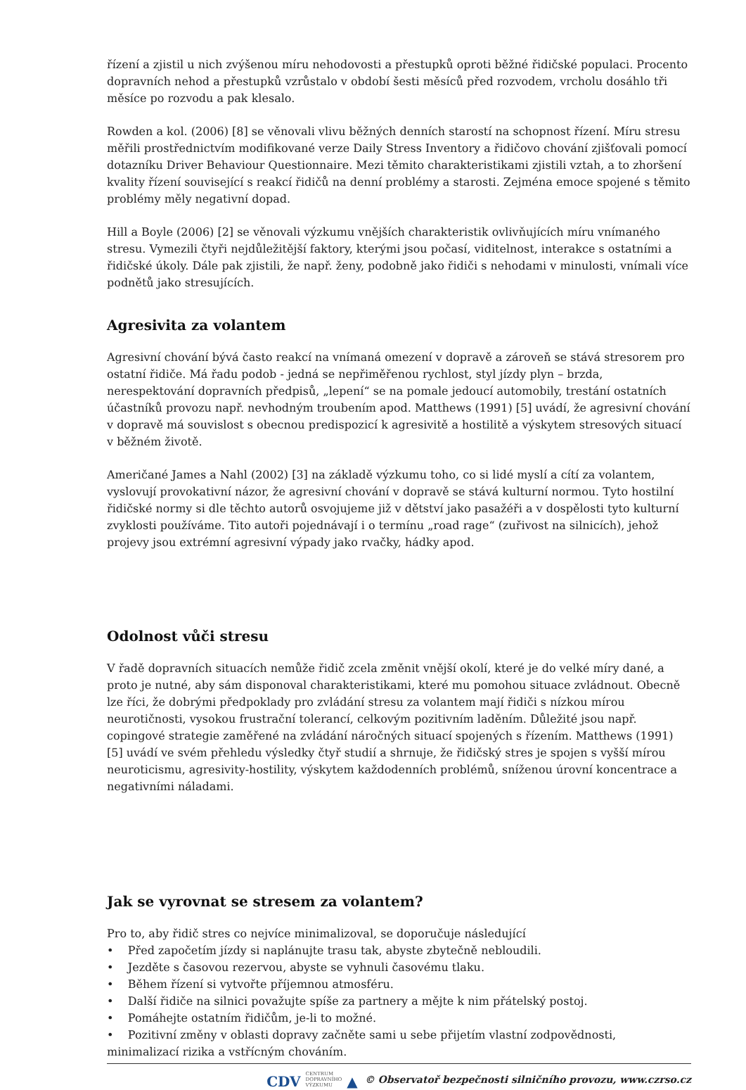řízení a zjistil u nich zvýšenou míru nehodovosti a přestupků oproti běžné řidičské populaci. Procento dopravních nehod a přestupků vzrůstalo v období šesti měsíců před rozvodem, vrcholu dosáhlo tři měsíce po rozvodu a pak klesalo.
Rowden a kol. (2006) [8] se věnovali vlivu běžných denních starostí na schopnost řízení. Míru stresu měřili prostřednictvím modifikované verze Daily Stress Inventory a řidičovo chování zjišťovali pomocí dotazníku Driver Behaviour Questionnaire. Mezi těmito charakteristikami zjistili vztah, a to zhoršení kvality řízení související s reakcí řidičů na denní problémy a starosti. Zejména emoce spojené s těmito problémy měly negativní dopad.
Hill a Boyle (2006) [2] se věnovali výzkumu vnějších charakteristik ovlivňujících míru vnímaného stresu. Vymezili čtyři nejdůležitější faktory, kterými jsou počasí, viditelnost, interakce s ostatními a řidičské úkoly. Dále pak zjistili, že např. ženy, podobně jako řidiči s nehodami v minulosti, vnímali více podnětů jako stresujících.
Agresivita za volantem
Agresivní chování bývá často reakcí na vnímaná omezení v dopravě a zároveň se stává stresorem pro ostatní řidiče. Má řadu podob - jedná se nepřiměřenou rychlost, styl jízdy plyn – brzda, nerespektování dopravních předpisů, „lepení“ se na pomale jedoucí automobily, trestání ostatních účastníků provozu např. nevhodným troubením apod. Matthews (1991) [5] uvádí, že agresivní chování v dopravě má souvislost s obecnou predispozicí k agresivitě a hostilitě a výskytem stresových situací v běžném životě.
Američané James a Nahl (2002) [3] na základě výzkumu toho, co si lidé myslí a cítí za volantem, vyslovují provokativní názor, že agresivní chování v dopravě se stává kulturní normou. Tyto hostilní řidičské normy si dle těchto autorů osvojujeme již v dětství jako pasažéři a v dospělosti tyto kulturní zvyklosti používáme. Tito autoři pojednávají i o termínu „road rage“ (zuřivost na silnicích), jehož projevy jsou extrémní agresivní výpady jako rvačky, hádky apod.
Odolnost vůči stresu
V řadě dopravních situacích nemůže řidič zcela změnit vnější okolí, které je do velké míry dané, a proto je nutné, aby sám disponoval charakteristikami, které mu pomohou situace zvládnout. Obecně lze říci, že dobrými předpoklady pro zvládání stresu za volantem mají řidiči s nízkou mírou neurotičnosti, vysokou frustrační tolerancí, celkovým pozitivním laděním. Důležité jsou např. copingové strategie zaměřené na zvládání náročných situací spojených s řízením. Matthews (1991) [5] uvádí ve svém přehledu výsledky čtyř studií a shrnuje, že řidičský stres je spojen s vyšší mírou neuroticismu, agresivity-hostility, výskytem každodenních problémů, sníženou úrovní koncentrace a negativními náladami.
Jak se vyrovnat se stresem za volantem?
Pro to, aby řidič stres co nejvíce minimalizoval, se doporučuje následující
• Před započetím jízdy si naplánujte trasu tak, abyste zbytečně nebloudili.
• Jezděte s časovou rezervou, abyste se vyhnuli časovému tlaku.
• Během řízení si vytvořte příjemnou atmosféru.
• Další řidiče na silnici považujte spíše za partnery a mějte k nim přátelský postoj.
• Pomáhejte ostatním řidičům, je-li to možné.
• Pozitivní změny v oblasti dopravy začněte sami u sebe přijetím vlastní zodpovědnosti, minimalizací rizika a vstřícným chováním.
CDV CENTRUM
DOPRAVNÍHO
VÝZKUMU ▲ © Observatoř bezpečnosti silničního provozu, www.czrso.cz